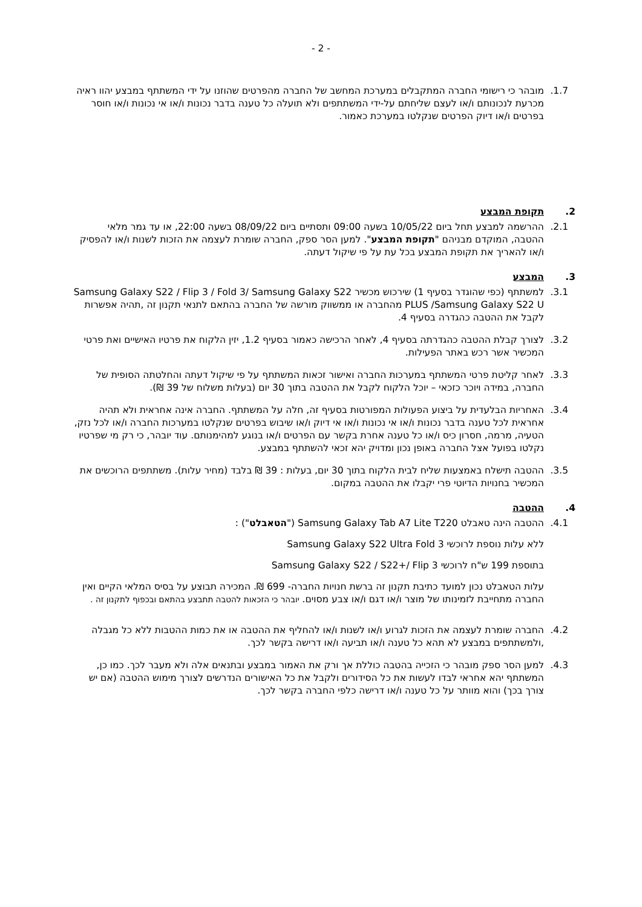- 2 -
1.7. מובהר כי רישומי החברה המתקבלים במערכת המחשב של החברה מהפרטים שהוזנו על ידי המשתתף במבצע יהוו ראיה מכרעת לנכונותם ו/או לעצם שליחתם על-ידי המשתתפים ולא תועלה כל טענה בדבר נכונות ו/או אי נכונות ו/או חוסר בפרטים ו/או דיוק הפרטים שנקלטו במערכת כאמור.
2. תקופת המבצע
2.1. ההרשמה למבצע תחל ביום 10/05/22 בשעה 09:00 ותסתיים ביום 08/09/22 בשעה 22:00, או עד גמר מלאי ההטבה, המוקדם מבניהם "תקופת המבצע". למען הסר ספק, החברה שומרת לעצמה את הזכות לשנות ו/או להפסיק ו/או להאריך את תקופת המבצע בכל עת על פי שיקול דעתה.
3. המבצע
3.1. למשתתף (כפי שהוגדר בסעיף 1) שירכוש מכשיר Samsung Galaxy S22 / Flip 3 / Fold 3/ Samsung Galaxy S22 PLUS /Samsung Galaxy S22 U מהחברה או ממשווק מורשה של החברה בהתאם לתנאי תקנון זה ,תהיה אפשרות לקבל את ההטבה כהגדרה בסעיף 4.
3.2. לצורך קבלת ההטבה כהגדרתה בסעיף 4, לאחר הרכישה כאמור בסעיף 1.2, יזין הלקוח את פרטיו האישיים ואת פרטי המכשיר אשר רכש באתר הפעילות.
3.3. לאחר קליטת פרטי המשתתף במערכות החברה ואישור זכאות המשתתף על פי שיקול דעתה והחלטתה הסופית של החברה, במידה ויוכר כזכאי – יוכל הלקוח לקבל את ההטבה בתוך 30 יום (בעלות משלוח של 39 ₪).
3.4. האחריות הבלעדית על ביצוע הפעולות המפורטות בסעיף זה, חלה על המשתתף. החברה אינה אחראית ולא תהיה אחראית לכל טענה בדבר נכונות ו/או אי נכונות ו/או אי דיוק ו/או שיבוש בפרטים שנקלטו במערכות החברה ו/או לכל נזק, הטעיה, מרמה, חסרון כיס ו/או כל טענה אחרת בקשר עם הפרטים ו/או בנוגע למהימנותם. עוד יובהר, כי רק מי שפרטיו נקלטו בפועל אצל החברה באופן נכון ומדויק יהא זכאי להשתתף במבצע.
3.5. ההטבה תישלח באמצעות שליח לבית הלקוח בתוך 30 יום, בעלות : 39 ₪ בלבד (מחיר עלות). משתתפים הרוכשים את המכשיר בחנויות הדיוטי פרי יקבלו את ההטבה במקום.
4. ההטבה
4.1. ההטבה הינה טאבלט Samsung Galaxy Tab A7 Lite T220 ("הטאבלט") :
ללא עלות נוספת לרוכשי Samsung Galaxy S22 Ultra Fold 3
בתוספת 199 ש"ח לרוכשי Samsung Galaxy S22 / S22+/ Flip 3
עלות הטאבלט נכון למועד כתיבת תקנון זה ברשת חנויות החברה- 699 ₪. המכירה תבוצע על בסיס המלאי הקיים ואין החברה מתחייבת לזמינותו של מוצר ו/או דגם ו/או צבע מסוים. יובהר כי הזכאות להטבה תתבצע בהתאם ובכפוף לתקנון זה .
4.2. החברה שומרת לעצמה את הזכות לגרוע ו/או לשנות ו/או להחליף את ההטבה או את כמות ההטבות ללא כל מגבלה ,ולמשתתפים במבצע לא תהא כל טענה ו/או תביעה ו/או דרישה בקשר לכך.
4.3. למען הסר ספק מובהר כי הזכייה בהטבה כוללת אך ורק את האמור במבצע ובתנאים אלה ולא מעבר לכך. כמו כן, המשתתף יהא אחראי לבדו לעשות את כל הסידורים ולקבל את כל האישורים הנדרשים לצורך מימוש ההטבה (אם יש צורך בכך) והוא מוותר על כל טענה ו/או דרישה כלפי החברה בקשר לכך.